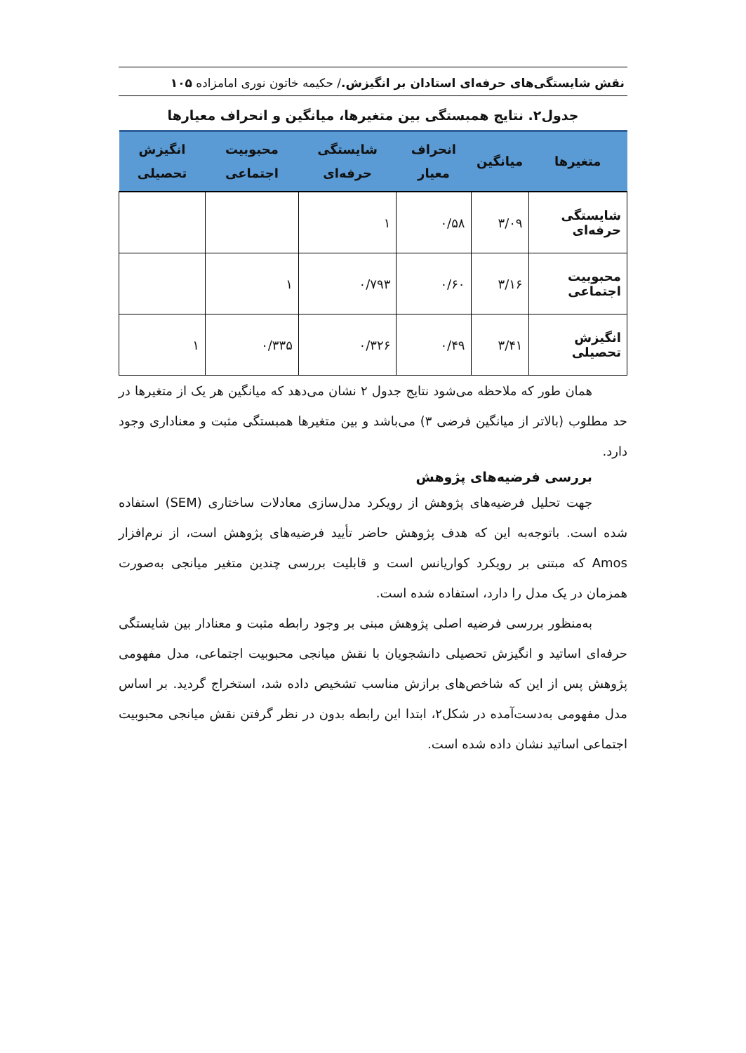نقش شایستگی‌های حرفه‌ای استادان بر انگیزش./ حکیمه خاتون نوری امامزاده ۱۰۵
جدول۲. نتایج همبستگی بین متغیرها، میانگین و انحراف معیارها
| متغیرها | میانگین | انحراف معیار | شایستگی حرفه‌ای | محبوبیت اجتماعی | انگیزش تحصیلی |
| --- | --- | --- | --- | --- | --- |
| شایستگی حرفه‌ای | ۳/۰۹ | ۰/۵۸ | ۱ | | |
| محبوبیت اجتماعی | ۳/۱۶ | ۰/۶۰ | ۰/۷۹۳ | ۱ | |
| انگیزش تحصیلی | ۳/۴۱ | ۰/۴۹ | ۰/۳۲۶ | ۰/۳۳۵ | ۱ |
همان طور که ملاحظه می‌شود نتایج جدول ۲ نشان می‌دهد که میانگین هر یک از متغیرها در حد مطلوب (بالاتر از میانگین فرضی ۳) می‌باشد و بین متغیرها همبستگی مثبت و معناداری وجود دارد.
بررسی فرضیه‌های پژوهش
جهت تحلیل فرضیه‌های پژوهش از رویکرد مدل‌سازی معادلات ساختاری (SEM) استفاده شده است. باتوجه‌به این که هدف پژوهش حاضر تأیید فرضیه‌های پژوهش است، از نرم‌افزار Amos که مبتنی بر رویکرد کواریانس است و قابلیت بررسی چندین متغیر میانجی به‌صورت همزمان در یک مدل را دارد، استفاده شده است.
به‌منظور بررسی فرضیه اصلی پژوهش مبنی بر وجود رابطه مثبت و معنادار بین شایستگی حرفه‌ای اساتید و انگیزش تحصیلی دانشجویان با نقش میانجی محبوبیت اجتماعی، مدل مفهومی پژوهش پس از این که شاخص‌های برازش مناسب تشخیص داده شد، استخراج گردید. بر اساس مدل مفهومی به‌دست‌آمده در شکل۲، ابتدا این رابطه بدون در نظر گرفتن نقش میانجی محبوبیت اجتماعی اساتید نشان داده شده است.